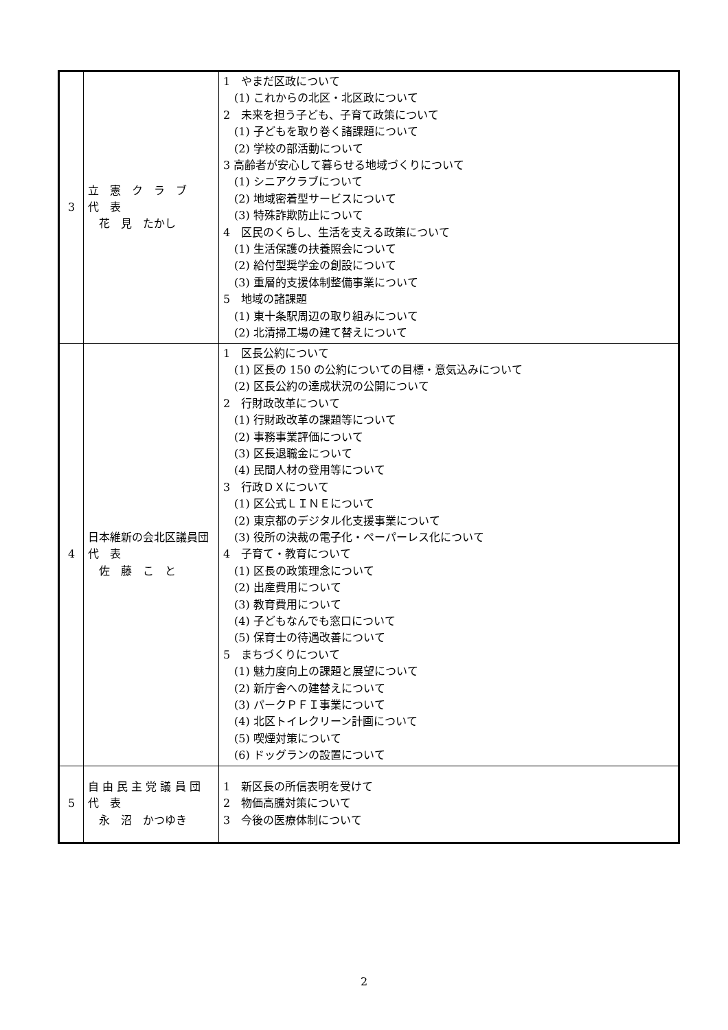| 3 | 立 憲 ク ラ ブ 代 表 花 見 たかし | 1 やまだ区政について (1) これからの北区・北区政について 2 未来を担う子ども、子育て政策について (1) 子どもを取り巻く諸課題について (2) 学校の部活動について 3 高齢者が安心して暮らせる地域づくりについて (1) シニアクラブについて (2) 地域密着型サービスについて (3) 特殊詐欺防止について 4 区民のくらし、生活を支える政策について (1) 生活保護の扶養照会について (2) 給付型奨学金の創設について (3) 重層的支援体制整備事業について 5 地域の諸課題 (1) 東十条駅周辺の取り組みについて (2) 北清掃工場の建て替えについて |
| 4 | 日本維新の会北区議員団 代 表 佐 藤 こ と | 1 区長公約について (1) 区長の 150 の公約についての目標・意気込みについて (2) 区長公約の達成状況の公開について 2 行財政改革について (1) 行財政改革の課題等について (2) 事務事業評価について (3) 区長退職金について (4) 民間人材の登用等について 3 行政ＤＸについて (1) 区公式ＬＩＮＥについて (2) 東京都のデジタル化支援事業について (3) 役所の決裁の電子化・ペーパーレス化について 4 子育て・教育について (1) 区長の政策理念について (2) 出産費用について (3) 教育費用について (4) 子どもなんでも窓口について (5) 保育士の待遇改善について 5 まちづくりについて (1) 魅力度向上の課題と展望について (2) 新庁舎への建替えについて (3) パークＰＦＩ事業について (4) 北区トイレクリーン計画について (5) 喫煙対策について (6) ドッグランの設置について |
| 5 | 自 由 民 主 党 議 員 団 代 表 永 沼 かつゆき | 1 新区長の所信表明を受けて 2 物価高騰対策について 3 今後の医療体制について |
2